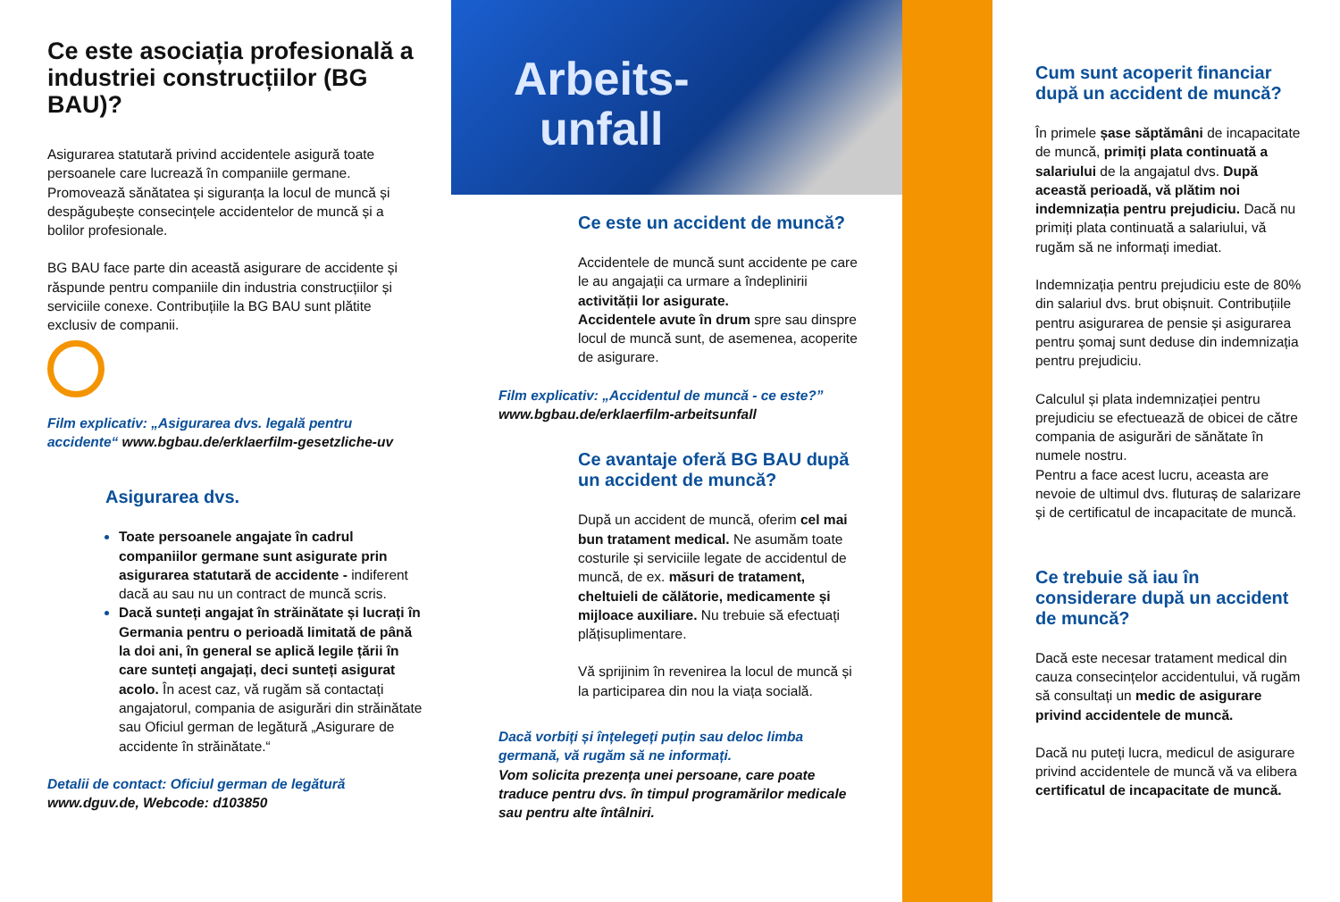Ce este asociația profesională a industriei construcțiilor (BG BAU)?
Asigurarea statutară privind accidentele asigură toate persoanele care lucrează în companiile germane. Promovează sănătatea și siguranța la locul de muncă și despăgubește consecințele accidentelor de muncă și a bolilor profesionale.
BG BAU face parte din această asigurare de accidente și răspunde pentru companiile din industria construcțiilor și serviciile conexe. Contribuțiile la BG BAU sunt plătite exclusiv de companii.
Film explicativ: „Asigurarea dvs. legală pentru accidente“ www.bgbau.de/erklaerfilm-gesetzliche-uv
Asigurarea dvs.
Toate persoanele angajate în cadrul companiilor germane sunt asigurate prin asigurarea statutară de accidente - indiferent dacă au sau nu un contract de muncă scris.
Dacă sunteți angajat în străinătate și lucrați în Germania pentru o perioadă limitată de până la doi ani, în general se aplică legile țării în care sunteți angajați, deci sunteți asigurat acolo. În acest caz, vă rugăm să contactați angajatorul, compania de asigurări din străinătate sau Oficiul german de legătură „Asigurare de accidente în străinătate.“
Detalii de contact: Oficiul german de legătură
www.dguv.de, Webcode: d103850
Arbeits-
unfall
Ce este un accident de muncă?
Accidentele de muncă sunt accidente pe care le au angajații ca urmare a îndeplinirii activității lor asigurate.
Accidentele avute în drum spre sau dinspre locul de muncă sunt, de asemenea, acoperite de asigurare.
Film explicativ: „Accidentul de muncă - ce este?”
www.bgbau.de/erklaerfilm-arbeitsunfall
Ce avantaje oferă BG BAU după un accident de muncă?
După un accident de muncă, oferim cel mai bun tratament medical. Ne asumăm toate costurile și serviciile legate de accidentul de muncă, de ex. măsuri de tratament, cheltuieli de călătorie, medicamente și mijloace auxiliare. Nu trebuie să efectuați plățisuplimentare.
Vă sprijinim în revenirea la locul de muncă și la participarea din nou la viața socială.
Dacă vorbiți și înțelegeți puțin sau deloc limba germană, vă rugăm să ne informați.
Vom solicita prezența unei persoane, care poate traduce pentru dvs. în timpul programărilor medicale sau pentru alte întâlniri.
Cum sunt acoperit financiar după un accident de muncă?
În primele șase săptămâni de incapacitate de muncă, primiți plata continuată a salariului de la angajatul dvs. După această perioadă, vă plătim noi indemnizația pentru prejudiciu. Dacă nu primiți plata continuată a salariului, vă rugăm să ne informați imediat.
Indemnizația pentru prejudiciu este de 80% din salariul dvs. brut obișnuit. Contribuțiile pentru asigurarea de pensie și asigurarea pentru șomaj sunt deduse din indemnizația pentru prejudiciu.
Calculul și plata indemnizației pentru prejudiciu se efectuează de obicei de către compania de asigurări de sănătate în numele nostru.
Pentru a face acest lucru, aceasta are nevoie de ultimul dvs. fluturaș de salarizare și de certificatul de incapacitate de muncă.
Ce trebuie să iau în considerare după un accident de muncă?
Dacă este necesar tratament medical din cauza consecințelor accidentului, vă rugăm să consultați un medic de asigurare privind accidentele de muncă.
Dacă nu puteți lucra, medicul de asigurare privind accidentele de muncă vă va elibera certificatul de incapacitate de muncă.